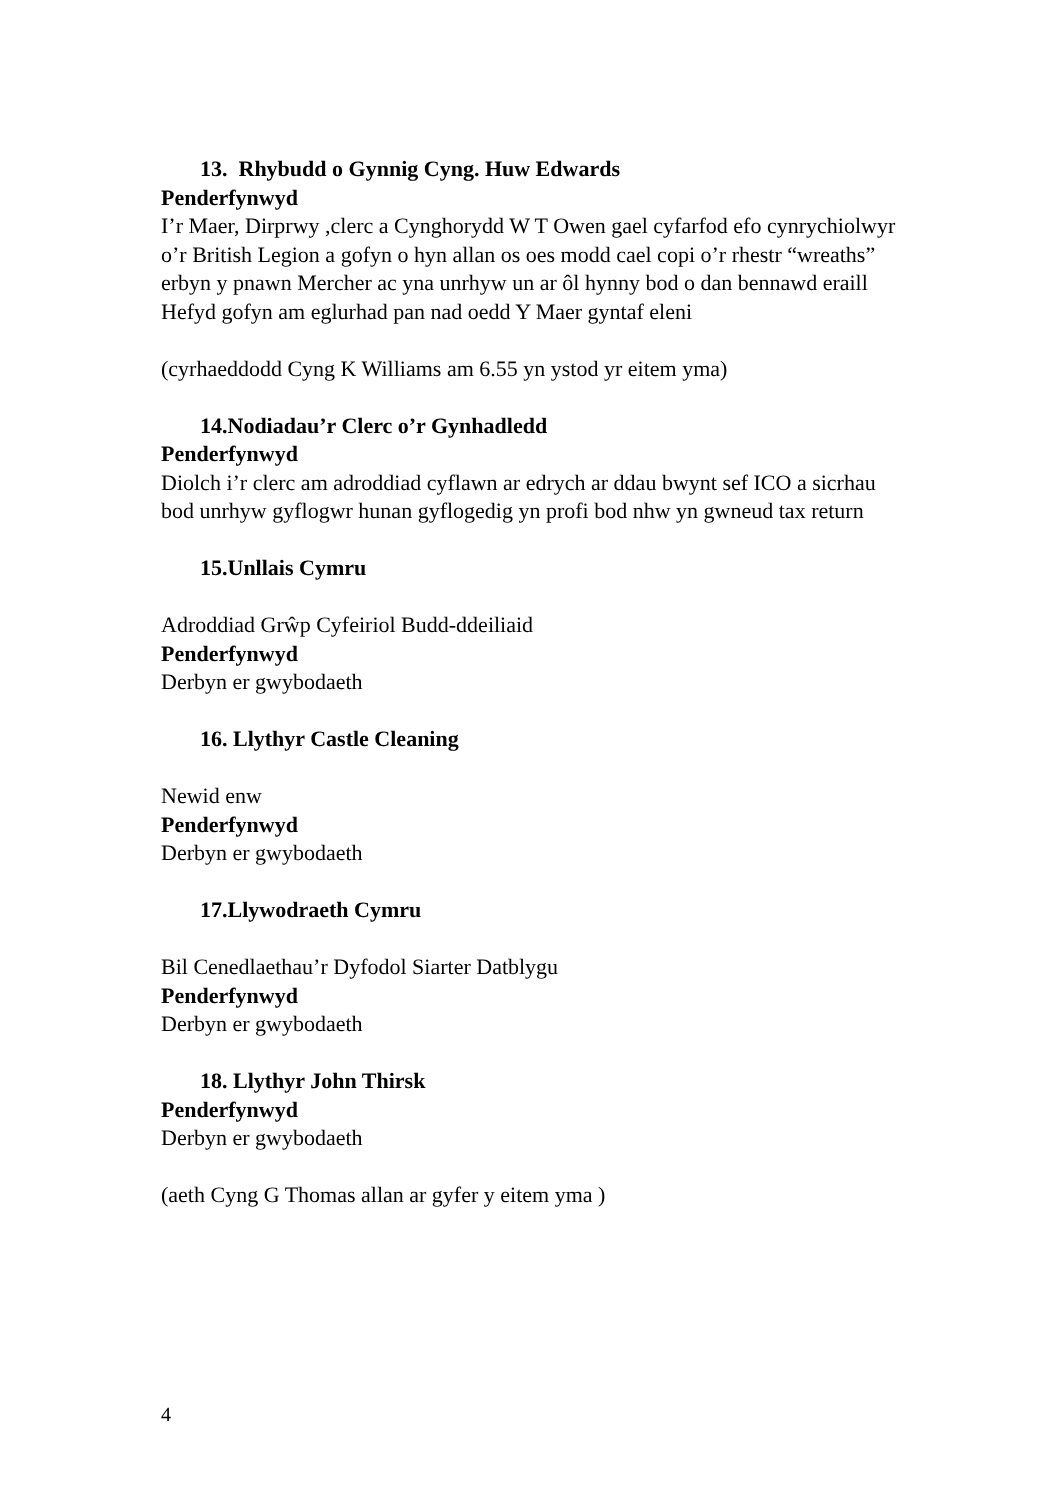13. Rhybudd o Gynnig Cyng. Huw Edwards
Penderfynwyd
I’r Maer, Dirprwy ,clerc a Cynghorydd W T Owen gael cyfarfod efo cynrychiolwyr o’r British Legion a gofyn o hyn allan os oes modd cael copi o’r rhestr “wreaths” erbyn y pnawn Mercher ac yna unrhyw un ar ôl hynny bod o dan bennawd eraill
Hefyd gofyn am eglurhad pan nad oedd Y Maer gyntaf eleni
(cyrhaeddodd Cyng K Williams am 6.55 yn ystod yr eitem yma)
14.Nodiadau’r Clerc o’r Gynhadledd
Penderfynwyd
Diolch i’r clerc am adroddiad cyflawn ar edrych ar ddau bwynt sef ICO a sicrhau bod unrhyw gyflogwr hunan gyflogedig yn profi bod nhw yn gwneud tax return
15.Unllais Cymru
Adroddiad Grŵp Cyfeiriol Budd-ddeiliaid
Penderfynwyd
Derbyn er gwybodaeth
16. Llythyr Castle Cleaning
Newid enw
Penderfynwyd
Derbyn er gwybodaeth
17.Llywodraeth Cymru
Bil Cenedlaethau’r Dyfodol Siarter Datblygu
Penderfynwyd
Derbyn er gwybodaeth
18. Llythyr John Thirsk
Penderfynwyd
Derbyn er gwybodaeth
(aeth Cyng G Thomas allan ar gyfer y eitem yma )
4